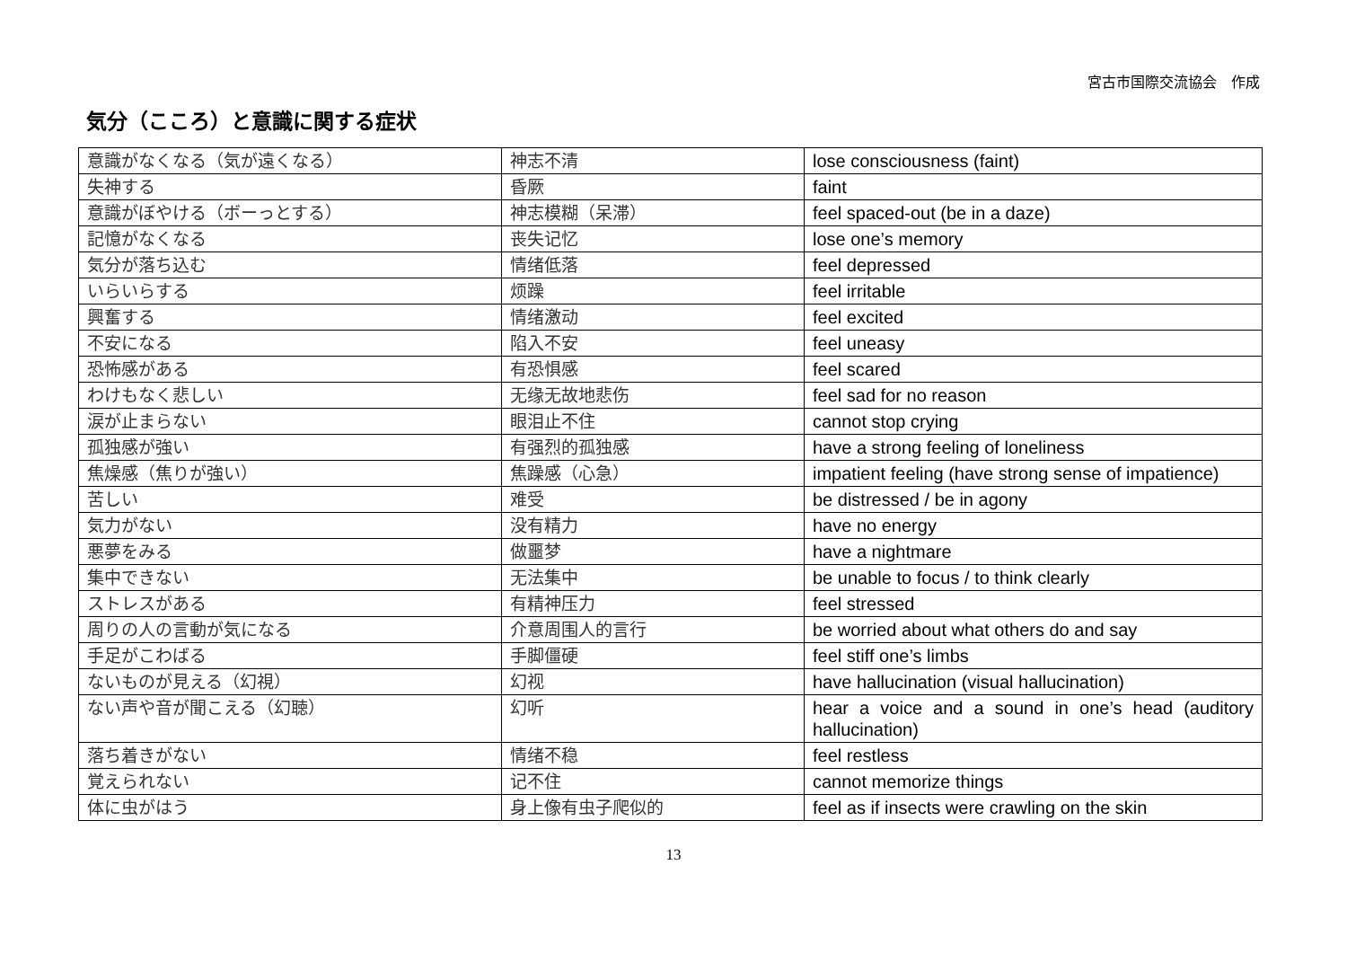宮古市国際交流協会　作成
気分（こころ）と意識に関する症状
| 意識がなくなる（気が遠くなる） | 神志不清 | lose consciousness (faint) |
| 失神する | 昏厥 | faint |
| 意識がぼやける（ボーっとする） | 神志模糊（呆滞） | feel spaced-out (be in a daze) |
| 記憶がなくなる | 丧失记忆 | lose one’s memory |
| 気分が落ち込む | 情绪低落 | feel depressed |
| いらいらする | 烦躁 | feel irritable |
| 興奮する | 情绪激动 | feel excited |
| 不安になる | 陷入不安 | feel uneasy |
| 恐怖感がある | 有恐惧感 | feel scared |
| わけもなく悲しい | 无缘无故地悲伤 | feel sad for no reason |
| 涙が止まらない | 眼泪止不住 | cannot stop crying |
| 孤独感が強い | 有强烈的孤独感 | have a strong feeling of loneliness |
| 焦燥感（焦りが強い） | 焦躁感（心急） | impatient feeling (have strong sense of impatience) |
| 苦しい | 难受 | be distressed / be in agony |
| 気力がない | 没有精力 | have no energy |
| 悪夢をみる | 做噩梦 | have a nightmare |
| 集中できない | 无法集中 | be unable to focus / to think clearly |
| ストレスがある | 有精神压力 | feel stressed |
| 周りの人の言動が気になる | 介意周围人的言行 | be worried about what others do and say |
| 手足がこわばる | 手脚僵硬 | feel stiff one’s limbs |
| ないものが見える（幻視） | 幻视 | have hallucination (visual hallucination) |
| ない声や音が聞こえる（幻聴） | 幻听 | hear a voice and a sound in one’s head (auditory hallucination) |
| 落ち着きがない | 情绪不稳 | feel restless |
| 覚えられない | 记不住 | cannot memorize things |
| 体に虫がはう | 身上像有虫子爬似的 | feel as if insects were crawling on the skin |
13